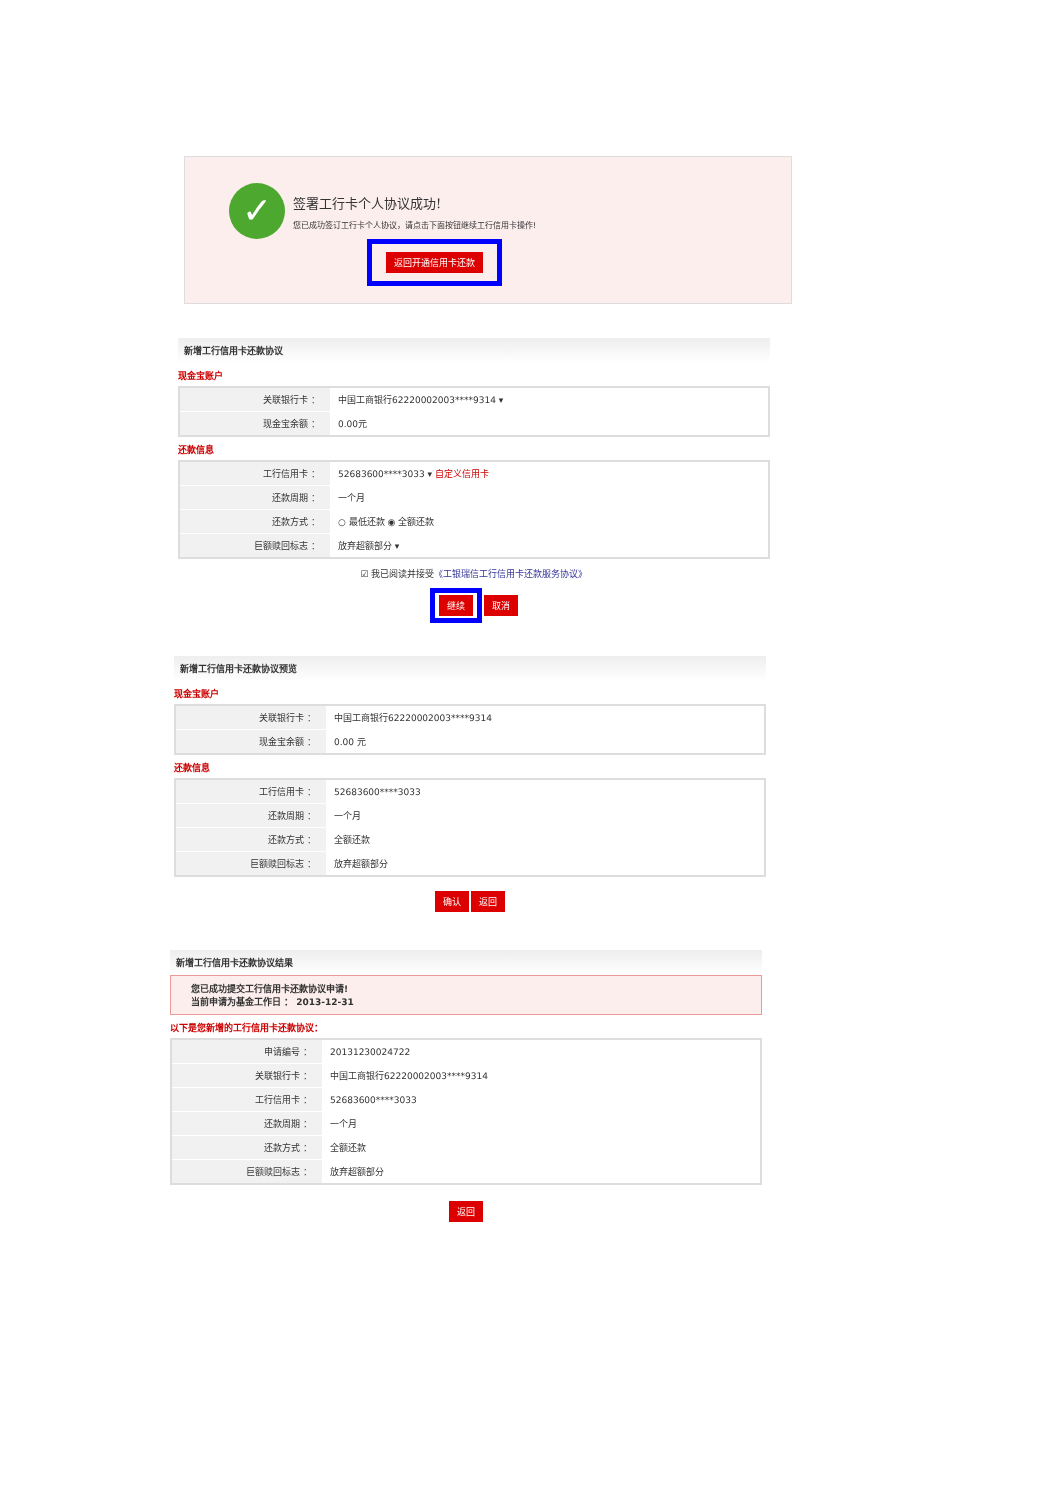✓ 签署工行卡个人协议成功!
您已成功签订工行卡个人协议，请点击下面按钮继续工行信用卡操作!
返回开通信用卡还款
新增工行信用卡还款协议
现金宝账户
| 关联银行卡 ： | 中国工商银行62220002003****9314 ▾ |
| 现金宝余额 ： | 0.00元 |
还款信息
| 工行信用卡 ： | 52683600****3033 ▾ 自定义信用卡 |
| 还款周期 ： | 一个月 |
| 还款方式 ： | ○ 最低还款 ◉ 全额还款 |
| 巨额赎回标志 ： | 放弃超额部分 ▾ |
☑ 我已阅读并接受《工银瑞信工行信用卡还款服务协议》
继续 取消
新增工行信用卡还款协议预览
现金宝账户
| 关联银行卡 ： | 中国工商银行62220002003****9314 |
| 现金宝余额 ： | 0.00 元 |
还款信息
| 工行信用卡 ： | 52683600****3033 |
| 还款周期 ： | 一个月 |
| 还款方式 ： | 全额还款 |
| 巨额赎回标志 ： | 放弃超额部分 |
确认 返回
新增工行信用卡还款协议结果
您已成功提交工行信用卡还款协议申请!
当前申请为基金工作日 ： 2013-12-31
以下是您新增的工行信用卡还款协议：
| 申请编号 ： | 20131230024722 |
| 关联银行卡 ： | 中国工商银行62220002003****9314 |
| 工行信用卡 ： | 52683600****3033 |
| 还款周期 ： | 一个月 |
| 还款方式 ： | 全额还款 |
| 巨额赎回标志 ： | 放弃超额部分 |
返回